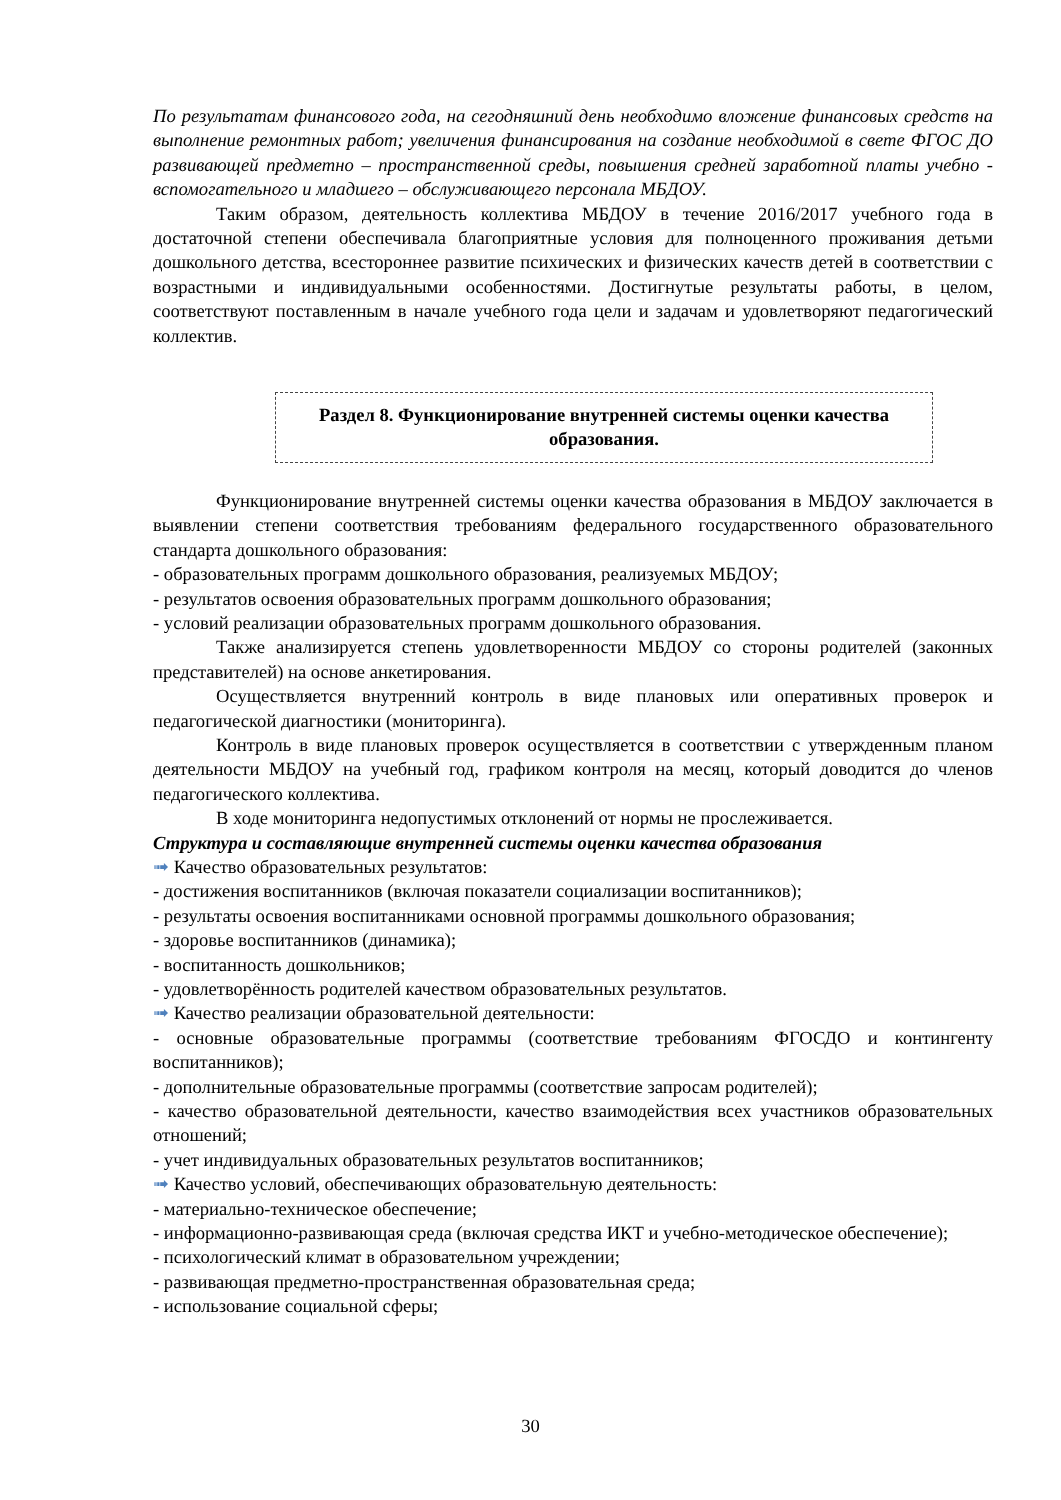По результатам финансового года, на сегодняшний день необходимо вложение финансовых средств на выполнение ремонтных работ; увеличения финансирования на создание необходимой в свете ФГОС ДО развивающей предметно – пространственной среды, повышения средней заработной платы учебно - вспомогательного и младшего – обслуживающего персонала МБДОУ.
Таким образом, деятельность коллектива МБДОУ в течение 2016/2017 учебного года в достаточной степени обеспечивала благоприятные условия для полноценного проживания детьми дошкольного детства, всестороннее развитие психических и физических качеств детей в соответствии с возрастными и индивидуальными особенностями. Достигнутые результаты работы, в целом, соответствуют поставленным в начале учебного года цели и задачам и удовлетворяют педагогический коллектив.
Раздел 8. Функционирование внутренней системы оценки качества образования.
Функционирование внутренней системы оценки качества образования в МБДОУ заключается в выявлении степени соответствия требованиям федерального государственного образовательного стандарта дошкольного образования:
- образовательных программ дошкольного образования, реализуемых МБДОУ;
- результатов освоения образовательных программ дошкольного образования;
- условий реализации образовательных программ дошкольного образования.
Также анализируется степень удовлетворенности МБДОУ со стороны родителей (законных представителей) на основе анкетирования.
Осуществляется внутренний контроль в виде плановых или оперативных проверок и педагогической диагностики (мониторинга).
Контроль в виде плановых проверок осуществляется в соответствии с утвержденным планом деятельности МБДОУ на учебный год, графиком контроля на месяц, который доводится до членов педагогического коллектива.
В ходе мониторинга недопустимых отклонений от нормы не прослеживается.
Структура и составляющие внутренней системы оценки качества образования
➟ Качество образовательных результатов:
- достижения воспитанников (включая показатели социализации воспитанников);
- результаты освоения воспитанниками основной программы дошкольного образования;
- здоровье воспитанников (динамика);
- воспитанность дошкольников;
- удовлетворённость родителей качеством образовательных результатов.
➟ Качество реализации образовательной деятельности:
- основные образовательные программы (соответствие требованиям ФГОСДО и контингенту воспитанников);
- дополнительные образовательные программы (соответствие запросам родителей);
- качество образовательной деятельности, качество взаимодействия всех участников образовательных отношений;
- учет индивидуальных образовательных результатов воспитанников;
➟ Качество условий, обеспечивающих образовательную деятельность:
- материально-техническое обеспечение;
- информационно-развивающая среда (включая средства ИКТ и учебно-методическое обеспечение);
- психологический климат в образовательном учреждении;
- развивающая предметно-пространственная образовательная среда;
- использование социальной сферы;
30